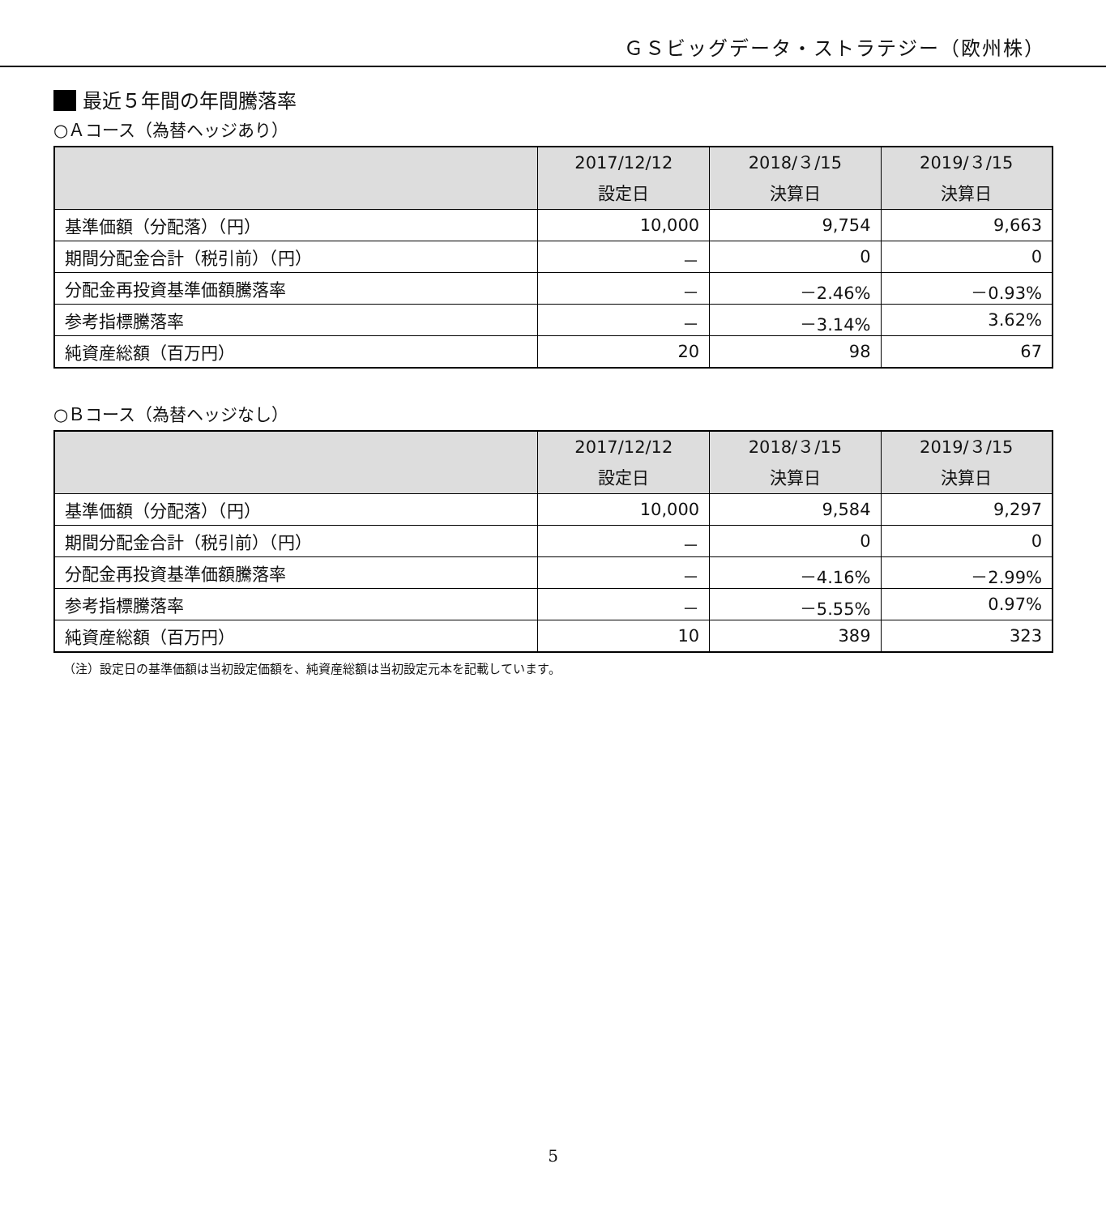ＧＳビッグデータ・ストラテジー（欧州株）
最近５年間の年間騰落率
○Ａコース（為替ヘッジあり）
| | 2017/12/12 設定日 | 2018/３/15 決算日 | 2019/３/15 決算日 |
| --- | --- | --- | --- |
| 基準価額（分配落）（円） | 10,000 | 9,754 | 9,663 |
| 期間分配金合計（税引前）（円） | － | 0 | 0 |
| 分配金再投資基準価額騰落率 | － | －2.46% | －0.93% |
| 参考指標騰落率 | － | －3.14% | 3.62% |
| 純資産総額（百万円） | 20 | 98 | 67 |
○Ｂコース（為替ヘッジなし）
| | 2017/12/12 設定日 | 2018/３/15 決算日 | 2019/３/15 決算日 |
| --- | --- | --- | --- |
| 基準価額（分配落）（円） | 10,000 | 9,584 | 9,297 |
| 期間分配金合計（税引前）（円） | － | 0 | 0 |
| 分配金再投資基準価額騰落率 | － | －4.16% | －2.99% |
| 参考指標騰落率 | － | －5.55% | 0.97% |
| 純資産総額（百万円） | 10 | 389 | 323 |
（注）設定日の基準価額は当初設定価額を、純資産総額は当初設定元本を記載しています。
5